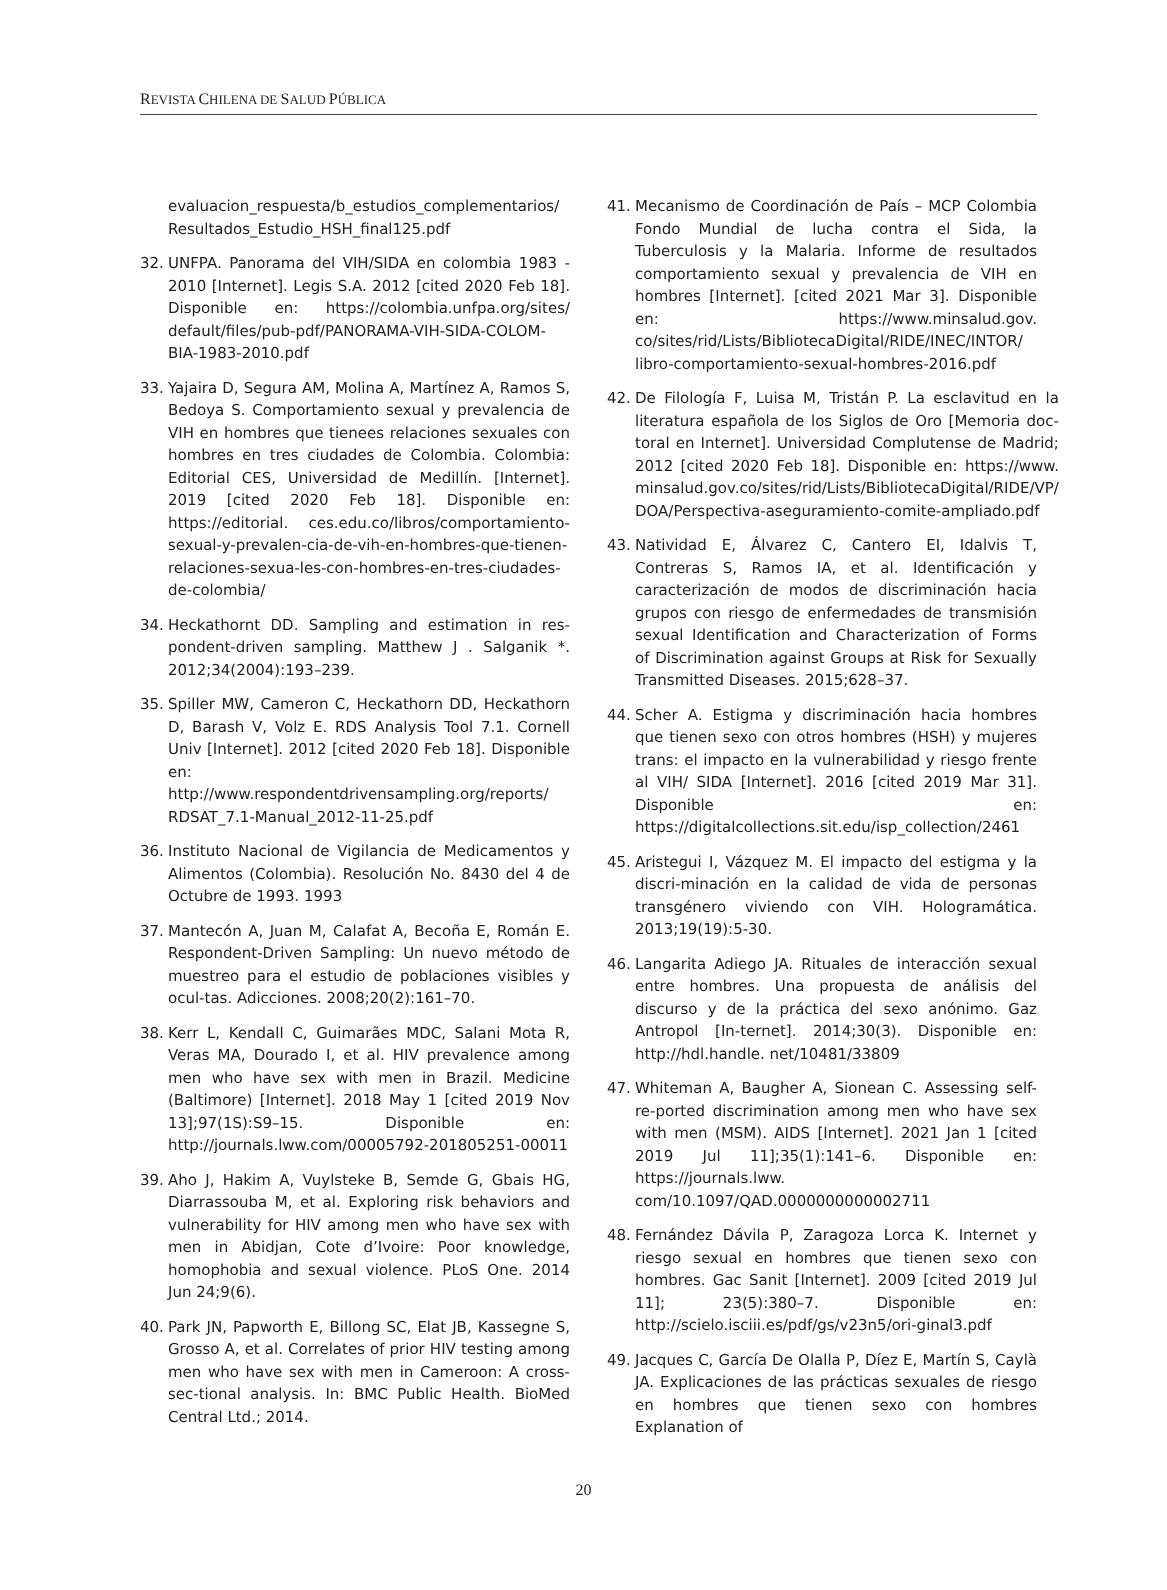REVISTA CHILENA DE SALUD PÚBLICA
evaluacion_respuesta/b_estudios_complementarios/ Resultados_Estudio_HSH_final125.pdf
32. UNFPA. Panorama del VIH/SIDA en colombia 1983 - 2010 [Internet]. Legis S.A. 2012 [cited 2020 Feb 18]. Disponible en: https://colombia.unfpa.org/sites/ default/files/pub-pdf/PANORAMA-VIH-SIDA-COLOM-BIA-1983-2010.pdf
33. Yajaira D, Segura AM, Molina A, Martínez A, Ramos S, Bedoya S. Comportamiento sexual y prevalencia de VIH en hombres que tienees relaciones sexuales con hombres en tres ciudades de Colombia. Colombia: Editorial CES, Universidad de Medillín. [Internet]. 2019 [cited 2020 Feb 18]. Disponible en: https://editorial. ces.edu.co/libros/comportamiento-sexual-y-prevalen-cia-de-vih-en-hombres-que-tienen-relaciones-sexua-les-con-hombres-en-tres-ciudades-de-colombia/
34. Heckathornt DD. Sampling and estimation in res-pondent-driven sampling. Matthew J . Salganik *. 2012;34(2004):193–239.
35. Spiller MW, Cameron C, Heckathorn DD, Heckathorn D, Barash V, Volz E. RDS Analysis Tool 7.1. Cornell Univ [Internet]. 2012 [cited 2020 Feb 18]. Disponible en: http://www.respondentdrivensampling.org/reports/ RDSAT_7.1-Manual_2012-11-25.pdf
36. Instituto Nacional de Vigilancia de Medicamentos y Alimentos (Colombia). Resolución No. 8430 del 4 de Octubre de 1993. 1993
37. Mantecón A, Juan M, Calafat A, Becoña E, Román E. Respondent-Driven Sampling: Un nuevo método de muestreo para el estudio de poblaciones visibles y ocul-tas. Adicciones. 2008;20(2):161–70.
38. Kerr L, Kendall C, Guimarães MDC, Salani Mota R, Veras MA, Dourado I, et al. HIV prevalence among men who have sex with men in Brazil. Medicine (Baltimore) [Internet]. 2018 May 1 [cited 2019 Nov 13];97(1S):S9–15. Disponible en: http://journals.lww.com/00005792-201805251-00011
39. Aho J, Hakim A, Vuylsteke B, Semde G, Gbais HG, Diarrassouba M, et al. Exploring risk behaviors and vulnerability for HIV among men who have sex with men in Abidjan, Cote d’Ivoire: Poor knowledge, homophobia and sexual violence. PLoS One. 2014 Jun 24;9(6).
40. Park JN, Papworth E, Billong SC, Elat JB, Kassegne S, Grosso A, et al. Correlates of prior HIV testing among men who have sex with men in Cameroon: A cross-sec-tional analysis. In: BMC Public Health. BioMed Central Ltd.; 2014.
41. Mecanismo de Coordinación de País – MCP Colombia Fondo Mundial de lucha contra el Sida, la Tuberculosis y la Malaria. Informe de resultados comportamiento sexual y prevalencia de VIH en hombres [Internet]. [cited 2021 Mar 3]. Disponible en: https://www.minsalud.gov. co/sites/rid/Lists/BibliotecaDigital/RIDE/INEC/INTOR/ libro-comportamiento-sexual-hombres-2016.pdf
42. De Filología F, Luisa M, Tristán P. La esclavitud en la literatura española de los Siglos de Oro [Memoria doc-toral en Internet]. Universidad Complutense de Madrid; 2012 [cited 2020 Feb 18]. Disponible en: https://www. minsalud.gov.co/sites/rid/Lists/BibliotecaDigital/RIDE/VP/ DOA/Perspectiva-aseguramiento-comite-ampliado.pdf
43. Natividad E, Álvarez C, Cantero EI, Idalvis T, Contreras S, Ramos IA, et al. Identificación y caracterización de modos de discriminación hacia grupos con riesgo de enfermedades de transmisión sexual Identification and Characterization of Forms of Discrimination against Groups at Risk for Sexually Transmitted Diseases. 2015;628–37.
44. Scher A. Estigma y discriminación hacia hombres que tienen sexo con otros hombres (HSH) y mujeres trans: el impacto en la vulnerabilidad y riesgo frente al VIH/ SIDA [Internet]. 2016 [cited 2019 Mar 31]. Disponible en: https://digitalcollections.sit.edu/isp_collection/2461
45. Aristegui I, Vázquez M. El impacto del estigma y la discri-minación en la calidad de vida de personas transgénero viviendo con VIH. Hologramática. 2013;19(19):5-30.
46. Langarita Adiego JA. Rituales de interacción sexual entre hombres. Una propuesta de análisis del discurso y de la práctica del sexo anónimo. Gaz Antropol [In-ternet]. 2014;30(3). Disponible en: http://hdl.handle. net/10481/33809
47. Whiteman A, Baugher A, Sionean C. Assessing self-re-ported discrimination among men who have sex with men (MSM). AIDS [Internet]. 2021 Jan 1 [cited 2019 Jul 11];35(1):141–6. Disponible en: https://journals.lww. com/10.1097/QAD.0000000000002711
48. Fernández Dávila P, Zaragoza Lorca K. Internet y riesgo sexual en hombres que tienen sexo con hombres. Gac Sanit [Internet]. 2009 [cited 2019 Jul 11]; 23(5):380–7. Disponible en: http://scielo.isciii.es/pdf/gs/v23n5/ori-ginal3.pdf
49. Jacques C, García De Olalla P, Díez E, Martín S, Caylà JA. Explicaciones de las prácticas sexuales de riesgo en hombres que tienen sexo con hombres Explanation of
20